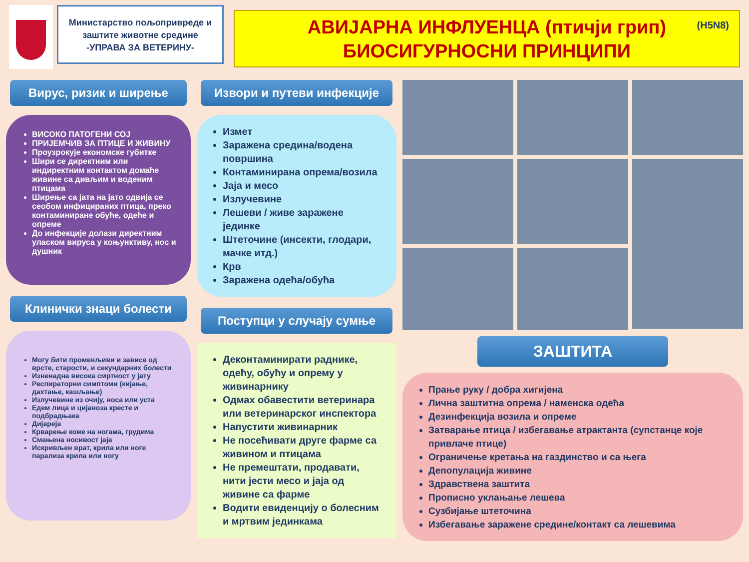Министарство пољопривреде и заштите животне средине
-УПРАВА ЗА ВЕТЕРИНУ-
(H5N8) АВИЈАРНА ИНФЛУЕНЦА (птичји грип)
БИОСИГУРНОСНИ ПРИНЦИПИ
Вирус, ризик и ширење
ВИСОКО ПАТОГЕНИ СОЈ
ПРИЈЕМЧИВ ЗА ПТИЦЕ И ЖИВИНУ
Проузрокује економске губитке
Шири се директним или индиректним контактом домаће живине са дивљим и воденим птицама
Ширење са јата на јато одвија се сеобом инфицираних птица, преко контаминиране обуће, одеће и опреме
До инфекције долази директним уласком вируса у коњунктиву, нос и душник
Клинички знаци болести
Могу бити променљиви и зависе од врсте, старости, и секундарних болести
Изненадна висока смртност у јату
Респираторни симптоми (кијање, дахтање, кашљање)
Излучевине из очију, носа или уста
Едем лица и цијанoза кресте и подбрадњака
Дијареја
Крварење коже на ногама, грудима
Смањена носивост јаја
Искривљен врат, крила или ноге парализа крила или ногу
Извори и путеви инфекције
Измет
Заражена средина/водена површина
Контаминирана опрема/возила
Јаја и месо
Излучевине
Лешеви / живе заражене јединке
Штеточине (инсекти, глодари, мачке итд.)
Крв
Заражена одећа/обућа
Поступци у случају сумње
Деконтаминирати раднике, одећу, обућу и опрему у живинарнику
Одмах обавестити ветеринара или ветеринарског инспектора
Напустити живинарник
Не посећивати друге фарме са живином и птицама
Не премештати, продавати, нити јести месо и јаја од живине са фарме
Водити евиденцију о болесним и мртвим јединкама
ЗАШТИТА
Прање руку / добра хигијена
Лична заштитна опрема / наменска одећа
Дезинфекција возила и опреме
Затварање птица / избегавање атрактанта (супстанце које привлаче птице)
Ограничење кретања на газдинство и са њега
Депопулација живине
Здравствена заштита
Прописно уклањање лешева
Сузбијање штеточина
Избегавање заражене средине/контакт са лешевима